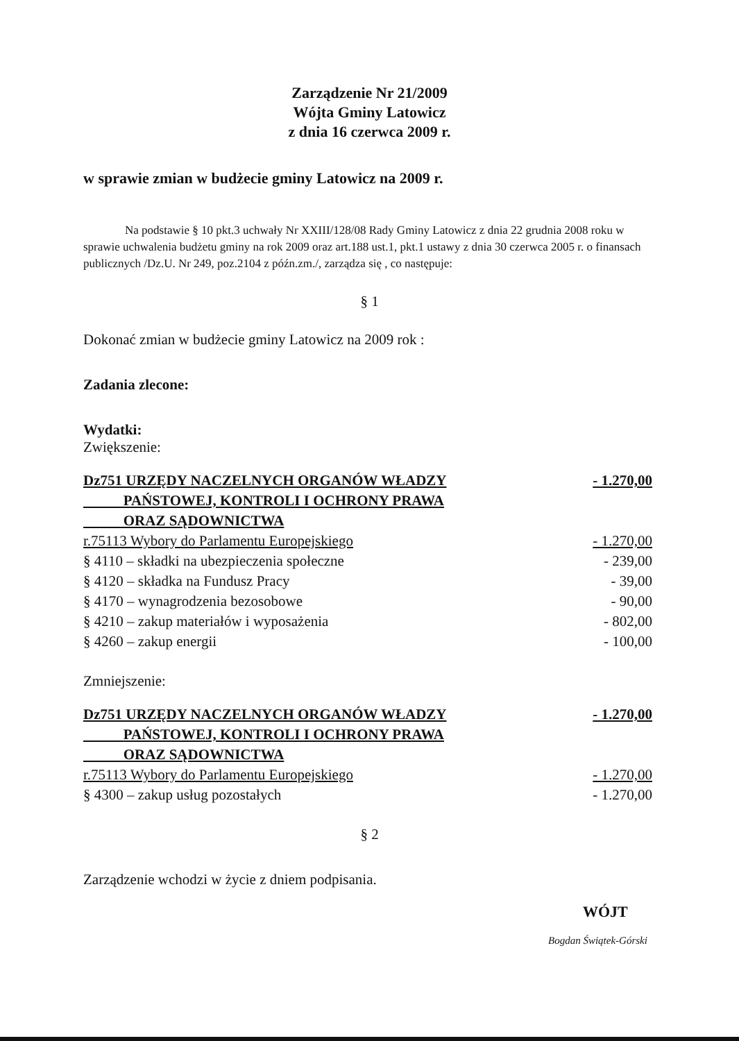Zarządzenie Nr 21/2009
Wójta Gminy Latowicz
z dnia 16 czerwca 2009 r.
w sprawie zmian w budżecie gminy Latowicz na 2009 r.
Na podstawie § 10 pkt.3 uchwały Nr XXIII/128/08 Rady Gminy Latowicz z dnia 22 grudnia 2008 roku w sprawie uchwalenia budżetu gminy na rok 2009 oraz art.188 ust.1, pkt.1 ustawy z dnia 30 czerwca 2005 r. o finansach publicznych /Dz.U. Nr 249, poz.2104 z późn.zm./, zarządza się , co następuje:
§ 1
Dokonać zmian w budżecie gminy Latowicz na 2009 rok :
Zadania zlecone:
Wydatki:
Zwiększenie:
| Dz751 URZĘDY NACZELNYCH ORGANÓW WŁADZY PAŃSTOWEJ, KONTROLI I OCHRONY PRAWA ORAZ SĄDOWNICTWA | - 1.270,00 |
| r.75113 Wybory do Parlamentu Europejskiego | - 1.270,00 |
| § 4110 – składki na ubezpieczenia społeczne | - 239,00 |
| § 4120 – składka na Fundusz Pracy | - 39,00 |
| § 4170 – wynagrodzenia bezosobowe | - 90,00 |
| § 4210 – zakup materiałów i wyposażenia | - 802,00 |
| § 4260 – zakup energii | - 100,00 |
Zmniejszenie:
| Dz751 URZĘDY NACZELNYCH ORGANÓW WŁADZY PAŃSTOWEJ, KONTROLI I OCHRONY PRAWA ORAZ SĄDOWNICTWA | - 1.270,00 |
| r.75113 Wybory do Parlamentu Europejskiego | - 1.270,00 |
| § 4300 – zakup usług pozostałych | - 1.270,00 |
§ 2
Zarządzenie wchodzi w życie z dniem podpisania.
WÓJT
Bogdan Świątek-Górski